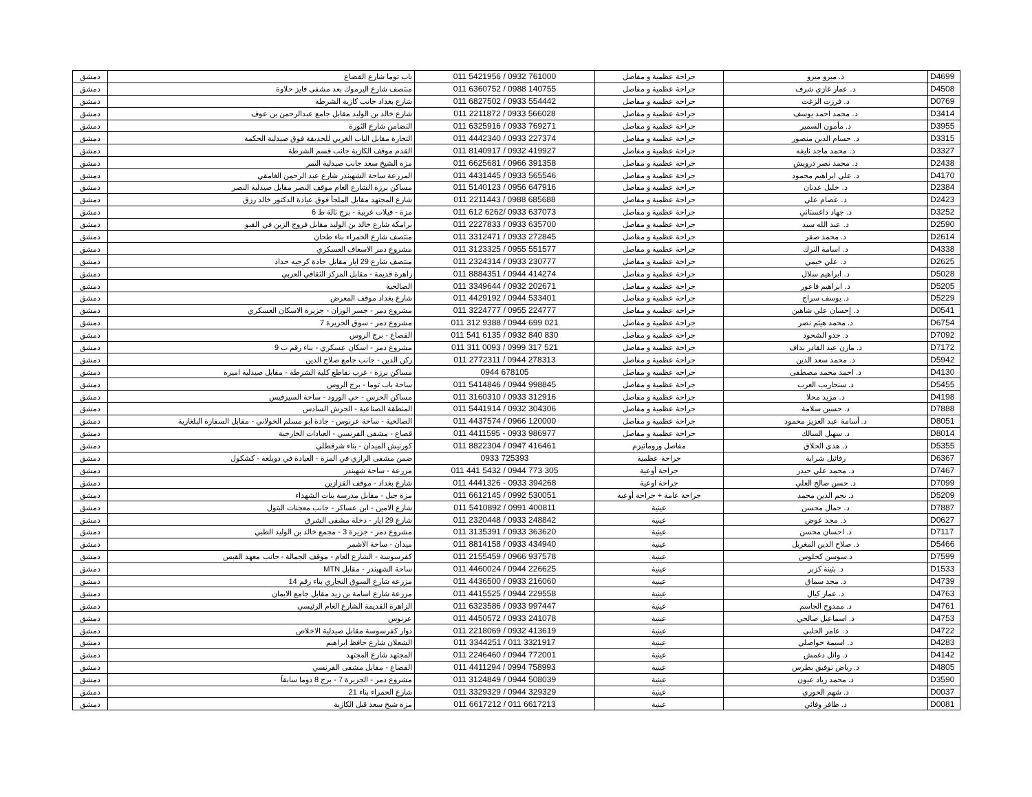| D4699 | د. ميرو ميرو | جراحة عظمية و مفاصل | 011 5421956 / 0932 761000 | باب توما شارع القصاع | دمشق |
| D4508 | د. عمار غازي شرف | جراحة عظمية و مفاصل | 011 6360752 / 0988 140755 | منتصف شارع اليرموك بعد مشفى فايز حلاوة | دمشق |
| D0769 | د. فرزت الزغت | جراحة عظمية و مفاصل | 011 6827502 / 0933 554442 | شارع بغداد جانب كازية الشرطة | دمشق |
| D3414 | د. محمد احمد يوسف | جراحة عظمية و مفاصل | 011 2211872 / 0933 566028 | شارع خالد بن الوليد مقابل جامع عبدالرحمن بن عوف | دمشق |
| D3955 | د. مأمون السمير | جراحة عظمية و مفاصل | 011 6325916 / 0933 769271 | التضامن شارع الثورة | دمشق |
| D3315 | د. حسام الدين منصور | جراحة عظمية و مفاصل | 011 4442340 / 0933 227374 | التجارة مقابل الباب الغربي للحديقة فوق صيدلية الحكمة | دمشق |
| D3327 | د. محمد ماجد نايفه | جراحة عظمية و مفاصل | 011 8140917 / 0932 419927 | القدم موقف الكازية جانب قسم الشرطة | دمشق |
| D2438 | د. محمد نصر درويش | جراحة عظمية و مفاصل | 011 6625681 / 0966 391358 | مزة الشيخ سعد جانب صيدلية التمر | دمشق |
| D4170 | د. علي ابراهيم محمود | جراحة عظمية و مفاصل | 011 4431445 / 0933 565546 | المزرعة ساحة الشهبندر شارع عبد الرحمن الغامقي | دمشق |
| D2384 | د. خليل عدنان | جراحة عظمية و مفاصل | 011 5140123 / 0956 647916 | مساكن برزة الشارع العام موقف النصر مقابل صيدلية النصر | دمشق |
| D2423 | د. عصام علي | جراحة عظمية و مفاصل | 011 2211443 / 0988 685688 | شارع المجتهد مقابل الملجأ فوق عيادة الدكتور خالد رزق | دمشق |
| D3252 | د. جهاد داغستاني | جراحة عظمية و مفاصل | 011 612 6262/ 0933 637073 | مزة - فيلات غربية - برج تالة ط 6 | دمشق |
| D2590 | د. عبد الله سيد | جراحة عظمية و مفاصل | 011 2227833 / 0933 635700 | برامكة شارع خالد بن الوليد مقابل فروج الزين في القبو | دمشق |
| D2614 | د. محمد صقر | جراحة عظمية و مفاصل | 011 3312471 / 0933 272845 | منتصف شارع الحمراء بناء طحان | دمشق |
| D4338 | د. اسامة الترك | جراحة عظمية و مفاصل | 011 3123325 / 0955 551577 | مشروع دمر الاسعاف العسكري | دمشق |
| D2625 | د. علي خيمي | جراحة عظمية و مفاصل | 011 2324314 / 0933 230777 | منتصف شارع 29 ايار مقابل جادة كرجيه حداد | دمشق |
| D5028 | د. ابراهيم سلال | جراحة عظمية و مفاصل | 011 8884351 / 0944 414274 | زاهرة قديمة - مقابل المركز الثقافي العربي | دمشق |
| D5205 | د. ابراهيم فاعور | جراحة عظمية و مفاصل | 011 3349644 / 0932 202671 | الصالحية | دمشق |
| D5229 | د. يوسف سراج | جراحة عظمية و مفاصل | 011 4429192 / 0944 533401 | شارع بغداد موقف المعرض | دمشق |
| D0541 | د. إحسان علي شاهين | جراحة عظمية و مفاصل | 011 3224777 / 0955 224777 | مشروع دمر - جسر الوزان - جزيرة الاسكان العسكري | دمشق |
| D6754 | د. محمد هيثم نضر | جراحة عظمية و مفاصل | 011 312 9388 / 0944 699 021 | مشروع دمر - سوق الجزيرة 7 | دمشق |
| D7092 | د. حدو الشحود | جراحة عظمية و مفاصل | 011 541 6135 / 0932 840 830 | القصاع - برج الروس | دمشق |
| D7172 | د. مازن عبد القادر نداف | جراحة عظمية و مفاصل | 011 311 0093 / 0999 317 521 | مشروع دمر - اسكان عسكري - بناء رقم ب 9 | دمشق |
| D5942 | د. محمد سعد الدين | جراحة عظمية و مفاصل | 011 2772311 / 0944 278313 | ركن الدين - جانب جامع صلاح الدين | دمشق |
| D4130 | د. احمد محمد مصطفى | جراحة عظمية و مفاصل | 0944 678105 | مساكن برزة - غرب تقاطع كلية الشرطة - مقابل صيدلية اميرة | دمشق |
| D5455 | د. سنحاريب العرب | جراحة عظمية و مفاصل | 011 5414846 / 0944 998845 | ساحة باب توما - برج الروس | دمشق |
| D4198 | د. مزيد محلا | جراحة عظمية و مفاصل | 011 3160310 / 0933 312916 | مساكن الحرس - حي الورود - ساحة السيرفيس | دمشق |
| D7888 | د. حسين سلامة | جراحة عظمية و مفاصل | 011 5441914 / 0932 304306 | المنطقة الصناعية - الحرش السادس | دمشق |
| D8051 | د. أسامة عبد العزيز محمود | جراحة عظمية و مفاصل | 011 4437574 / 0966 120000 | الصالحية - ساحة عرنوس - جادة ابو مسلم الخولاني - مقابل السفارة البلغارية | دمشق |
| D8014 | د. سهيل السالك | جراحة عظمية و مفاصل | 011 4411595 - 0933 986977 | قصاع - مشفى الفرنسي - العيادات الخارجية | دمشق |
| D5355 | د. هدى الحلاق | مفاصل وروماتيزم | 011 8822304 / 0947 416461 | كورنيش الميدان - بناء شرقطلي | دمشق |
| D6367 | رفائيل شرابة | جراحة عظمية | 0933 725393 | ضمن مشفى الرازي في المزة - العيادة في دويلعة - كشكول | دمشق |
| D7467 | د. محمد علي حيدر | جراحة أوعية | 011 441 5432 / 0944 773 305 | مزرعة - ساحة شهبندر | دمشق |
| D7099 | د. حسن صالح العلي | جراحة اوعية | 011 4441326 - 0933 394268 | شارع بغداد - موقف القزازين | دمشق |
| D5209 | د. نجم الدين محمد | جراحة عامة + جراحة أوعية | 011 6612145 / 0992 530051 | مزة جبل - مقابل مدرسة بنات الشهداء | دمشق |
| D7887 | د. جمال محسن | عينية | 011 5410892 / 0991 400811 | شارع الامين - ابن عساكر - جانب معجنات البتول | دمشق |
| D0627 | د. مجد عوض | عينية | 011 2320448 / 0933 248842 | شارع 29 ايار - دخلة مشفى الشرق | دمشق |
| D7117 | د. احسان محسن | عينية | 011 3135391 / 0933 363620 | مشروع دمر - جزيرة 3 - مجمع خالد بن الوليد الطبي | دمشق |
| D5466 | د. صلاح الدين المغربل | عينية | 011 8814158 / 0933 434940 | ميدان - ساحة الاشمر | دمشق |
| D7599 | د.سوسن كحلوس | عينية | 011 2155459 / 0966 937578 | كفرسوسة - الشارع العام - موقف الجمالة - جانب معهد القبس | دمشق |
| D1533 | د. بثينة كزبر | عينية | 011 4460024 / 0944 226625 | ساحة الشهبندر - مقابل MTN | دمشق |
| D4739 | د. مجد سماق | عينية | 011 4436500 / 0933 216060 | مزرعة شارع السوق التجاري بناء رقم 14 | دمشق |
| D4763 | د. عمار كيال | عينية | 011 4415525 / 0944 229558 | مزرعة شارع اسامة بن زيد مقابل جامع الايمان | دمشق |
| D4761 | د. ممدوح الجاسم | عينية | 011 6323586 / 0933 997447 | الزاهرة القديمة الشارع العام الرئيسي | دمشق |
| D4753 | د. اسماعيل صالحي | عينية | 011 4450572 / 0933 241078 | عرنوس | دمشق |
| D4722 | د. عامر الحلبي | عينية | 011 2218069 / 0932 413619 | دوار كفرسوسة مقابل صيدلية الاخلاص | دمشق |
| D4283 | د. اسيمة حواصلي | عينية | 011 3344251 / 011 3321917 | الشعلان شارع حافظ ابراهيم | دمشق |
| D4142 | د. وائل دغمش | عينية | 011 2246460 / 0944 772001 | المجتهد شارع المجتهد | دمشق |
| D4805 | د. رياض توفيق بطرس | عينية | 011 4411294 / 0994 758993 | القصاع - مقابل مشفى الفرنسي | دمشق |
| D3590 | د. محمد زياد عيون | عينية | 011 3124849 / 0944 508039 | مشروع دمر - الجزيرة 7 - برج 8 دوما سابقاً | دمشق |
| D0037 | د. شهم الحوري | عينية | 011 3329329 / 0944 329329 | شارع الحمراء بناء 21 | دمشق |
| D0081 | د. ظافر وفائي | عينية | 011 6617212 / 011 6617213 | مزة شيخ سعد قبل الكازية | دمشق |